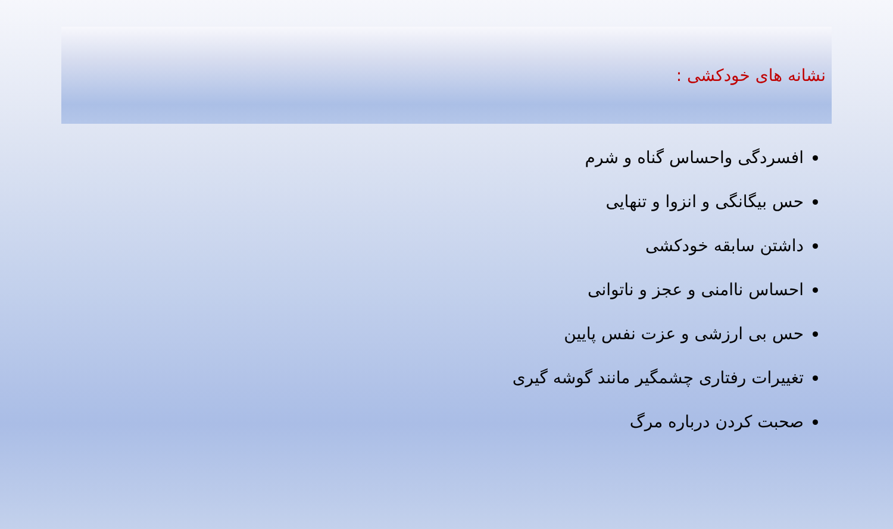نشانه های خودکشی :
افسردگی واحساس گناه و شرم
حس بیگانگی و انزوا و تنهایی
داشتن سابقه خودکشی
احساس ناامنی و عجز و ناتوانی
حس بی ارزشی و عزت نفس پایین
تغییرات رفتاری چشمگیر مانند گوشه گیری
صحبت کردن درباره مرگ